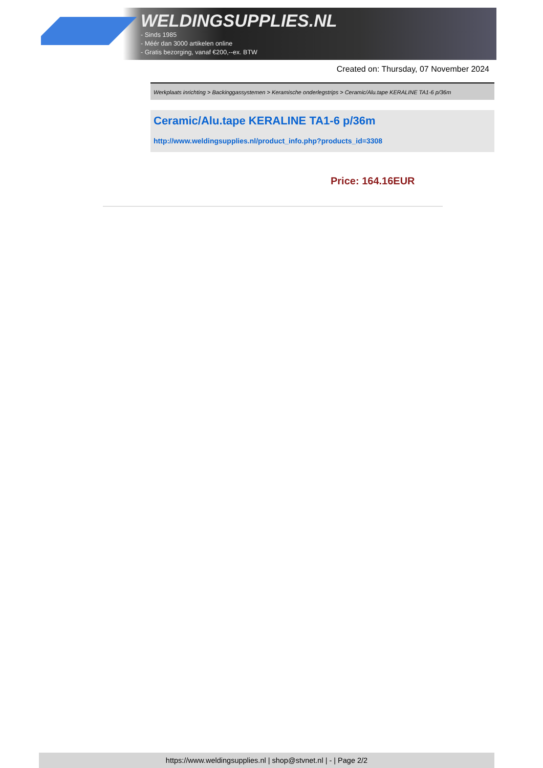WELDINGSUPPLIES.NL
- Sinds 1985
- Méér dan 3000 artikelen online
- Gratis bezorging, vanaf €200,--ex. BTW
Created on: Thursday, 07 November 2024
Werkplaats inrichting > Backinggassystemen > Keramische onderlegstrips > Ceramic/Alu.tape KERALINE TA1-6 p/36m
Ceramic/Alu.tape KERALINE TA1-6 p/36m
http://www.weldingsupplies.nl/product_info.php?products_id=3308
Price: 164.16EUR
https://www.weldingsupplies.nl | shop@stvnet.nl | - | Page 2/2